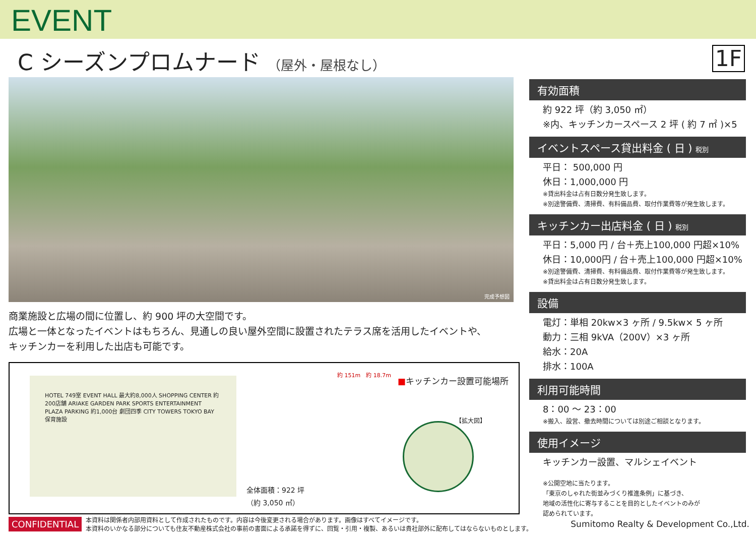EVENT
C シーズンプロムナード （屋外・屋根なし）
1F
完成予想図
商業施設と広場の間に位置し、約 900 坪の大空間です。
広場と一体となったイベントはもちろん、見通しの良い屋外空間に設置されたテラス席を活用したイベントや、
キッチンカーを利用した出店も可能です。
HOTEL 749室 EVENT HALL 最大約8,000人 SHOPPING CENTER 約200店舗 ARIAKE GARDEN PARK SPORTS ENTERTAINMENT PLAZA PARKING 約1,000台 劇団四季 CITY TOWERS TOKYO BAY 保育施設
全体面積：922 坪
（約 3,050 ㎡）
約 151m　約 18.7m
■キッチンカー設置可能場所
【拡大図】
有効面積
約 922 坪（約 3,050 ㎡）
※内、キッチンカースペース 2 坪 ( 約 7 ㎡ )×5
イベントスペース貸出料金 ( 日 ) 税別
平日： 500,000 円
休日：1,000,000 円
※貸出料金は占有日数分発生致します。
※別途警備費、清掃費、有料備品費、取付作業費等が発生致します。
キッチンカー出店料金 ( 日 ) 税別
平日：5,000 円 / 台＋売上100,000 円超×10%
休日：10,000円 / 台＋売上100,000 円超×10%
※別途警備費、清掃費、有料備品費、取付作業費等が発生致します。
※貸出料金は占有日数分発生致します。
設備
電灯：単相 20kw×3 ヶ所 / 9.5kw× 5 ヶ所
動力：三相 9kVA（200V）×3 ヶ所
給水：20A
排水：100A
利用可能時間
8：00 ～ 23：00
※搬入、設営、撤去時間については別途ご相談となります。
使用イメージ
キッチンカー設置、マルシェイベント
※公開空地に当たります。
「東京のしゃれた街並みづくり推進条例」に基づき、
地域の活性化に寄与することを目的としたイベントのみが
認められています。
CONFIDENTIAL 本資料は関係者内部用資料として作成されたものです。内容は今後変更される場合があります。画像はすべてイメージです。
本資料のいかなる部分についても住友不動産株式会社の事前の書面による承諾を得ずに、回覧・引用・複製、あるいは貴社部外に配布してはならないものとします。 Sumitomo Realty & Development Co.,Ltd.